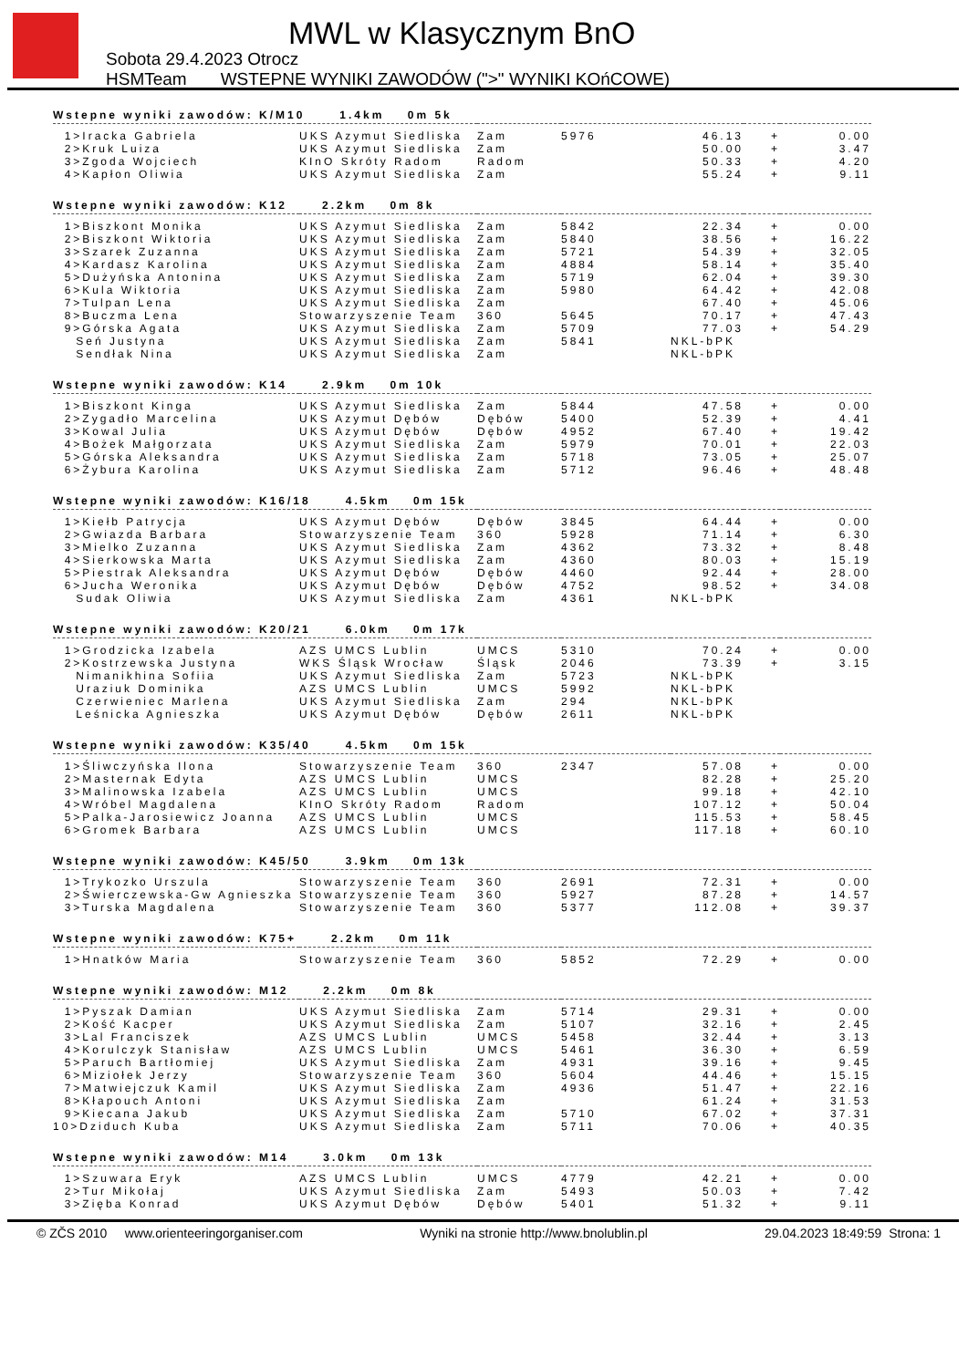MWL w Klasycznym BnO
Sobota 29.4.2023 Otrocz
HSMTeam WSTEPNE WYNIKI ZAWODÓW (">" WYNIKI KOńCOWE)
| Wstepne wyniki zawodów: K/M10 1.4km 0m 5k | | | | | | |
| 1>Iracka Gabriela | UKS Azymut Siedliska | Zam | 5976 | 46.13 | + | 0.00 |
| 2>Kruk Luiza | UKS Azymut Siedliska | Zam | | 50.00 | + | 3.47 |
| 3>Zgoda Wojciech | KInO Skróty Radom | Radom | | 50.33 | + | 4.20 |
| 4>Kapłon Oliwia | UKS Azymut Siedliska | Zam | | 55.24 | + | 9.11 |
| Wstepne wyniki zawodów: K12 2.2km 0m 8k | | | | | | |
| 1>Biszkont Monika | UKS Azymut Siedliska | Zam | 5842 | 22.34 | + | 0.00 |
| 2>Biszkont Wiktoria | UKS Azymut Siedliska | Zam | 5840 | 38.56 | + | 16.22 |
| 3>Szarek Zuzanna | UKS Azymut Siedliska | Zam | 5721 | 54.39 | + | 32.05 |
| 4>Kardasz Karolina | UKS Azymut Siedliska | Zam | 4884 | 58.14 | + | 35.40 |
| 5>Dużyńska Antonina | UKS Azymut Siedliska | Zam | 5719 | 62.04 | + | 39.30 |
| 6>Kula Wiktoria | UKS Azymut Siedliska | Zam | 5980 | 64.42 | + | 42.08 |
| 7>Tulpan Lena | UKS Azymut Siedliska | Zam | | 67.40 | + | 45.06 |
| 8>Buczma Lena | Stowarzyszenie Team | 360 | 5645 | 70.17 | + | 47.43 |
| 9>Górska Agata | UKS Azymut Siedliska | Zam | 5709 | 77.03 | + | 54.29 |
| Seń Justyna | UKS Azymut Siedliska | Zam | 5841 | NKL-bPK | | |
| Sendłak Nina | UKS Azymut Siedliska | Zam | | NKL-bPK | | |
| Wstepne wyniki zawodów: K14 2.9km 0m 10k | | | | | | |
| 1>Biszkont Kinga | UKS Azymut Siedliska | Zam | 5844 | 47.58 | + | 0.00 |
| 2>Zygadło Marcelina | UKS Azymut Dębów | Dębów | 5400 | 52.39 | + | 4.41 |
| 3>Kowal Julia | UKS Azymut Dębów | Dębów | 4952 | 67.40 | + | 19.42 |
| 4>Bożek Małgorzata | UKS Azymut Siedliska | Zam | 5979 | 70.01 | + | 22.03 |
| 5>Górska Aleksandra | UKS Azymut Siedliska | Zam | 5718 | 73.05 | + | 25.07 |
| 6>Żybura Karolina | UKS Azymut Siedliska | Zam | 5712 | 96.46 | + | 48.48 |
| Wstepne wyniki zawodów: K16/18 4.5km 0m 15k | | | | | | |
| 1>Kiełb Patrycja | UKS Azymut Dębów | Dębów | 3845 | 64.44 | + | 0.00 |
| 2>Gwiazda Barbara | Stowarzyszenie Team | 360 | 5928 | 71.14 | + | 6.30 |
| 3>Mielko Zuzanna | UKS Azymut Siedliska | Zam | 4362 | 73.32 | + | 8.48 |
| 4>Sierkowska Marta | UKS Azymut Siedliska | Zam | 4360 | 80.03 | + | 15.19 |
| 5>Piestrak Aleksandra | UKS Azymut Dębów | Dębów | 4460 | 92.44 | + | 28.00 |
| 6>Jucha Weronika | UKS Azymut Dębów | Dębów | 4752 | 98.52 | + | 34.08 |
| Sudak Oliwia | UKS Azymut Siedliska | Zam | 4361 | NKL-bPK | | |
| Wstepne wyniki zawodów: K20/21 6.0km 0m 17k | | | | | | |
| 1>Grodzicka Izabela | AZS UMCS Lublin | UMCS | 5310 | 70.24 | + | 0.00 |
| 2>Kostrzewska Justyna | WKS Śląsk Wrocław | Śląsk | 2046 | 73.39 | + | 3.15 |
| Nimanikhina Sofiia | UKS Azymut Siedliska | Zam | 5723 | NKL-bPK | | |
| Uraziuk Dominika | AZS UMCS Lublin | UMCS | 5992 | NKL-bPK | | |
| Czerwieniec Marlena | UKS Azymut Siedliska | Zam | 294 | NKL-bPK | | |
| Leśnicka Agnieszka | UKS Azymut Dębów | Dębów | 2611 | NKL-bPK | | |
| Wstepne wyniki zawodów: K35/40 4.5km 0m 15k | | | | | | |
| 1>Śliwczyńska Ilona | Stowarzyszenie Team | 360 | 2347 | 57.08 | + | 0.00 |
| 2>Masternak Edyta | AZS UMCS Lublin | UMCS | | 82.28 | + | 25.20 |
| 3>Malinowska Izabela | AZS UMCS Lublin | UMCS | | 99.18 | + | 42.10 |
| 4>Wróbel Magdalena | KInO Skróty Radom | Radom | | 107.12 | + | 50.04 |
| 5>Palka-Jarosiewicz Joanna | AZS UMCS Lublin | UMCS | | 115.53 | + | 58.45 |
| 6>Gromek Barbara | AZS UMCS Lublin | UMCS | | 117.18 | + | 60.10 |
| Wstepne wyniki zawodów: K45/50 3.9km 0m 13k | | | | | | |
| 1>Trykozko Urszula | Stowarzyszenie Team | 360 | 2691 | 72.31 | + | 0.00 |
| 2>Świerczewska-Gw Agnieszka | Stowarzyszenie Team | 360 | 5927 | 87.28 | + | 14.57 |
| 3>Turska Magdalena | Stowarzyszenie Team | 360 | 5377 | 112.08 | + | 39.37 |
| Wstepne wyniki zawodów: K75+ 2.2km 0m 11k | | | | | | |
| 1>Hnatków Maria | Stowarzyszenie Team | 360 | 5852 | 72.29 | + | 0.00 |
| Wstepne wyniki zawodów: M12 2.2km 0m 8k | | | | | | |
| 1>Pyszak Damian | UKS Azymut Siedliska | Zam | 5714 | 29.31 | + | 0.00 |
| 2>Kość Kacper | UKS Azymut Siedliska | Zam | 5107 | 32.16 | + | 2.45 |
| 3>Lal Franciszek | AZS UMCS Lublin | UMCS | 5458 | 32.44 | + | 3.13 |
| 4>Korulczyk Stanisław | AZS UMCS Lublin | UMCS | 5461 | 36.30 | + | 6.59 |
| 5>Paruch Bartłomiej | UKS Azymut Siedliska | Zam | 4931 | 39.16 | + | 9.45 |
| 6>Miziołek Jerzy | Stowarzyszenie Team | 360 | 5604 | 44.46 | + | 15.15 |
| 7>Matwiejczuk Kamil | UKS Azymut Siedliska | Zam | 4936 | 51.47 | + | 22.16 |
| 8>Kłapouch Antoni | UKS Azymut Siedliska | Zam | | 61.24 | + | 31.53 |
| 9>Kiecana Jakub | UKS Azymut Siedliska | Zam | 5710 | 67.02 | + | 37.31 |
| 10>Dziduch Kuba | UKS Azymut Siedliska | Zam | 5711 | 70.06 | + | 40.35 |
| Wstepne wyniki zawodów: M14 3.0km 0m 13k | | | | | | |
| 1>Szuwara Eryk | AZS UMCS Lublin | UMCS | 4779 | 42.21 | + | 0.00 |
| 2>Tur Mikołaj | UKS Azymut Siedliska | Zam | 5493 | 50.03 | + | 7.42 |
| 3>Zięba Konrad | UKS Azymut Dębów | Dębów | 5401 | 51.32 | + | 9.11 |
© ZČS 2010 www.orienteeringorganiser.com Wyniki na stronie http://www.bnolublin.pl 29.04.2023 18:49:59 Strona: 1